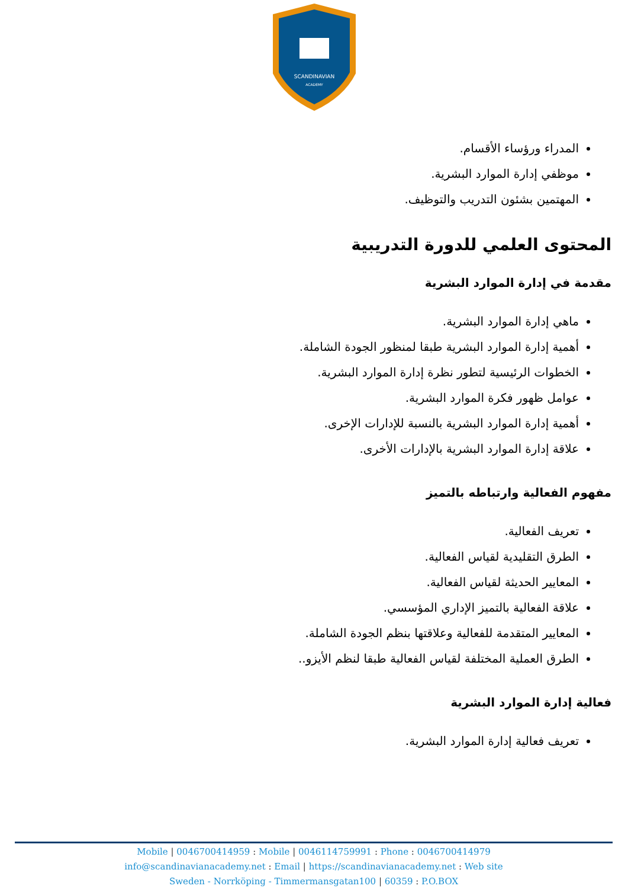SCANDINAVIAN
ACADEMY
المدراء ورؤساء الأقسام.
موظفي إدارة الموارد البشرية.
المهتمين بشئون التدريب والتوظيف.
المحتوى العلمي للدورة التدريبية
مقدمة في إدارة الموارد البشرية
ماهي إدارة الموارد البشرية.
أهمية إدارة الموارد البشرية طبقا لمنظور الجودة الشاملة.
الخطوات الرئيسية لتطور نظرة إدارة الموارد البشرية.
عوامل ظهور فكرة الموارد البشرية.
أهمية إدارة الموارد البشرية بالنسبة للإدارات الإخرى.
علاقة إدارة الموارد البشرية بالإدارات الأخرى.
مفهوم الفعالية وارتباطه بالتميز
تعريف الفعالية.
الطرق التقليدية لقياس الفعالية.
المعايير الحديثة لقياس الفعالية.
علاقة الفعالية بالتميز الإداري المؤسسي.
المعايير المتقدمة للفعالية وعلاقتها بنظم الجودة الشاملة.
الطرق العملية المختلفة لقياس الفعالية طبقا لنظم الأيزو..
فعالية إدارة الموارد البشرية
تعريف فعالية إدارة الموارد البشرية.
Mobile | 0046700414959 : Mobile | 0046114759991 : Phone : 0046700414979
info@scandinavianacademy.net : Email | https://scandinavianacademy.net : Web site
Sweden - Norrköping - Timmermansgatan100 | 60359 : P.O.BOX